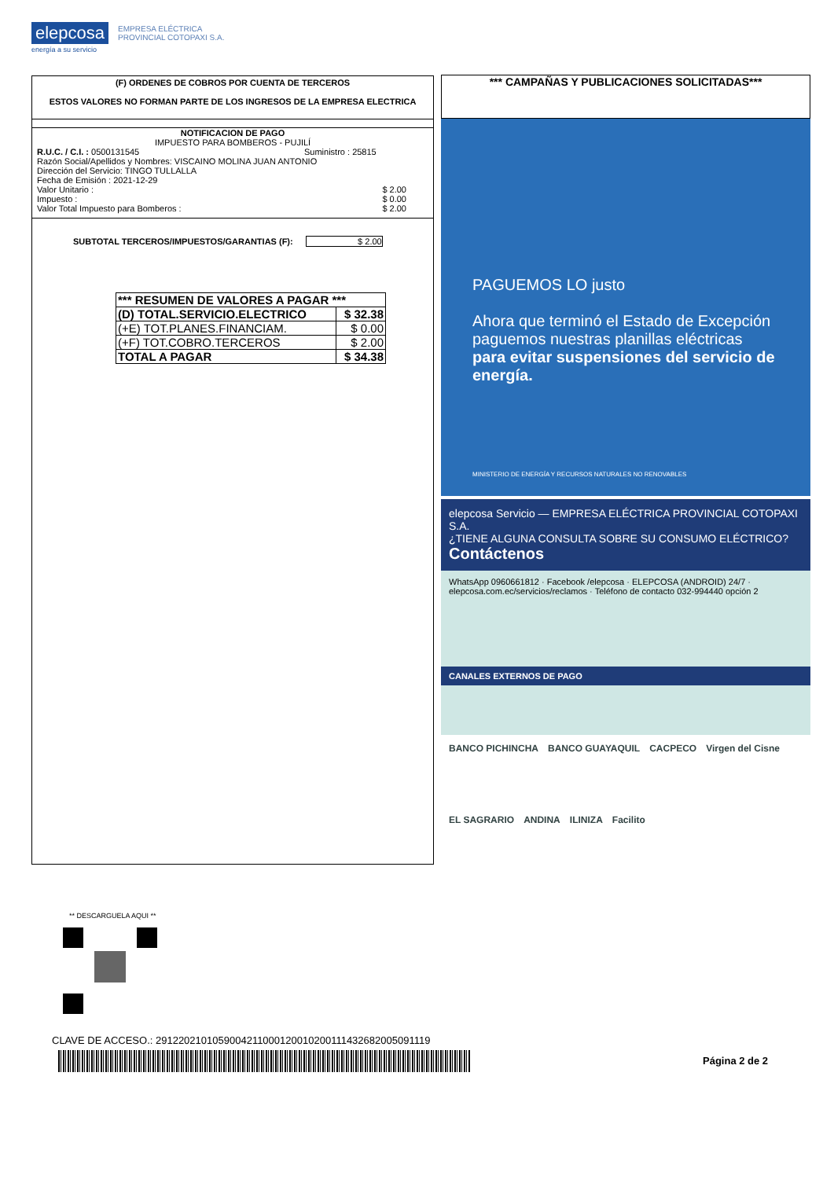elepcosa
EMPRESA ELÉCTRICA
PROVINCIAL COTOPAXI S.A.
energía a su servicio
(F) ORDENES DE COBROS POR CUENTA DE TERCEROS
ESTOS VALORES NO FORMAN PARTE DE LOS INGRESOS DE LA EMPRESA ELECTRICA
NOTIFICACION DE PAGO
IMPUESTO PARA BOMBEROS - PUJILÍ
R.U.C. / C.I. : 0500131545 Suministro : 25815
Razón Social/Apellidos y Nombres: VISCAINO MOLINA JUAN ANTONIO
Dirección del Servicio: TINGO TULLALLA
Fecha de Emisión : 2021-12-29
Valor Unitario : $ 2.00
Impuesto : $ 0.00
Valor Total Impuesto para Bomberos : $ 2.00
SUBTOTAL TERCEROS/IMPUESTOS/GARANTIAS (F): $ 2.00
| *** RESUMEN DE VALORES A PAGAR *** | |
| --- | --- |
| (D) TOTAL.SERVICIO.ELECTRICO | $ 32.38 |
| (+E) TOT.PLANES.FINANCIAM. | $ 0.00 |
| (+F) TOT.COBRO.TERCEROS | $ 2.00 |
| TOTAL A PAGAR | $ 34.38 |
*** CAMPAÑAS Y PUBLICACIONES SOLICITADAS***
PAGUEMOS LO justo
Ahora que terminó el Estado de Excepción paguemos nuestras planillas eléctricas para evitar suspensiones del servicio de energía.
MINISTERIO DE ENERGÍA Y RECURSOS NATURALES NO RENOVABLES
elepcosa Servicio — EMPRESA ELÉCTRICA PROVINCIAL COTOPAXI S.A.
¿TIENE ALGUNA CONSULTA SOBRE SU CONSUMO ELÉCTRICO? Contáctenos
WhatsApp 0960661812 · Facebook /elepcosa · ELEPCOSA (ANDROID) 24/7 · elepcosa.com.ec/servicios/reclamos · Teléfono de contacto 032-994440 opción 2
CANALES EXTERNOS DE PAGO
BANCO PICHINCHA BANCO GUAYAQUIL CACPECO Virgen del Cisne EL SAGRARIO ANDINA ILINIZA Facilito
** DESCARGUELA AQUI **
CLAVE DE ACCESO.: 2912202101059004211000120010200111432682005091119
Página 2 de 2